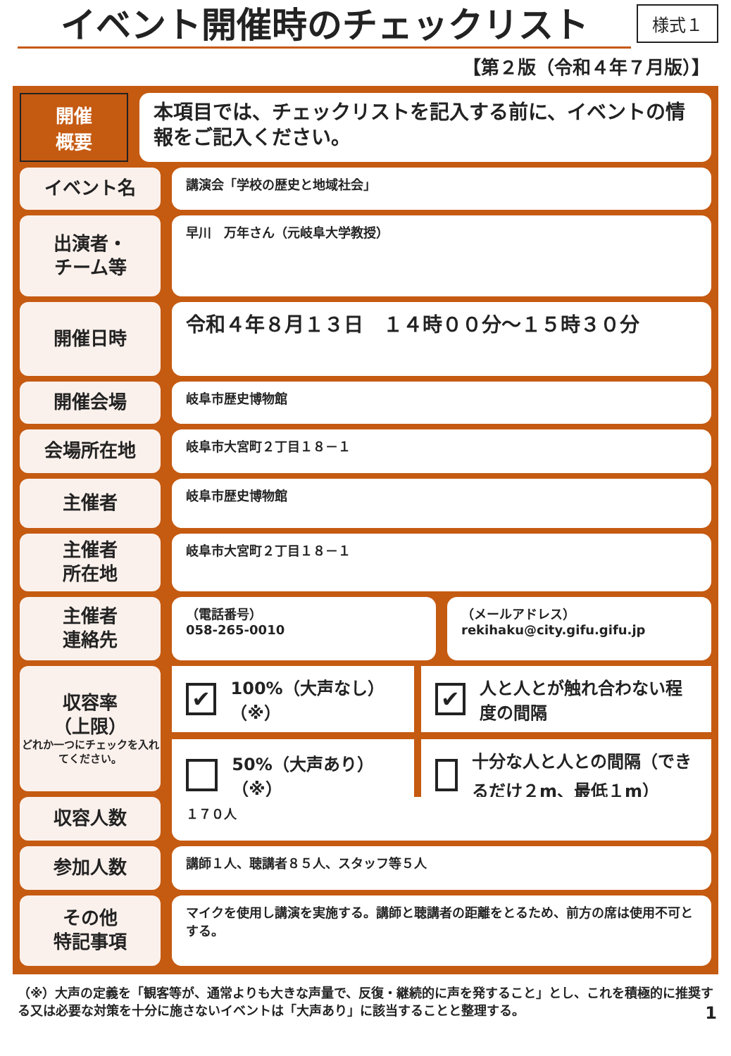イベント開催時のチェックリスト
様式１
【第２版（令和４年７月版）】
開催
概要
本項目では、チェックリストを記入する前に、イベントの情報をご記入ください。
イベント名
講演会「学校の歴史と地域社会」
出演者・
チーム等
早川　万年さん（元岐阜大学教授）
開催日時
令和４年８月１３日　１４時００分～１５時３０分
開催会場
岐阜市歴史博物館
会場所在地
岐阜市大宮町２丁目１８－１
主催者
岐阜市歴史博物館
主催者
所在地
岐阜市大宮町２丁目１８－１
主催者
連絡先
（電話番号）
058-265-0010
（メールアドレス）
rekihaku@city.gifu.gifu.jp
収容率
（上限）
どれか一つにチェックを入れてください。
✔ 100%（大声なし） （※）
✔ 人と人とが触れ合わない程度の間隔
50%（大声あり） （※）
十分な人と人との間隔（できるだけ２m、最低１m）
収容人数
１７０人
参加人数
講師１人、聴講者８５人、スタッフ等５人
その他
特記事項
マイクを使用し講演を実施する。講師と聴講者の距離をとるため、前方の席は使用不可とする。
（※）大声の定義を「観客等が、通常よりも大きな声量で、反復・継続的に声を発すること」とし、これを積極的に推奨する又は必要な対策を十分に施さないイベントは「大声あり」に該当することと整理する。 1